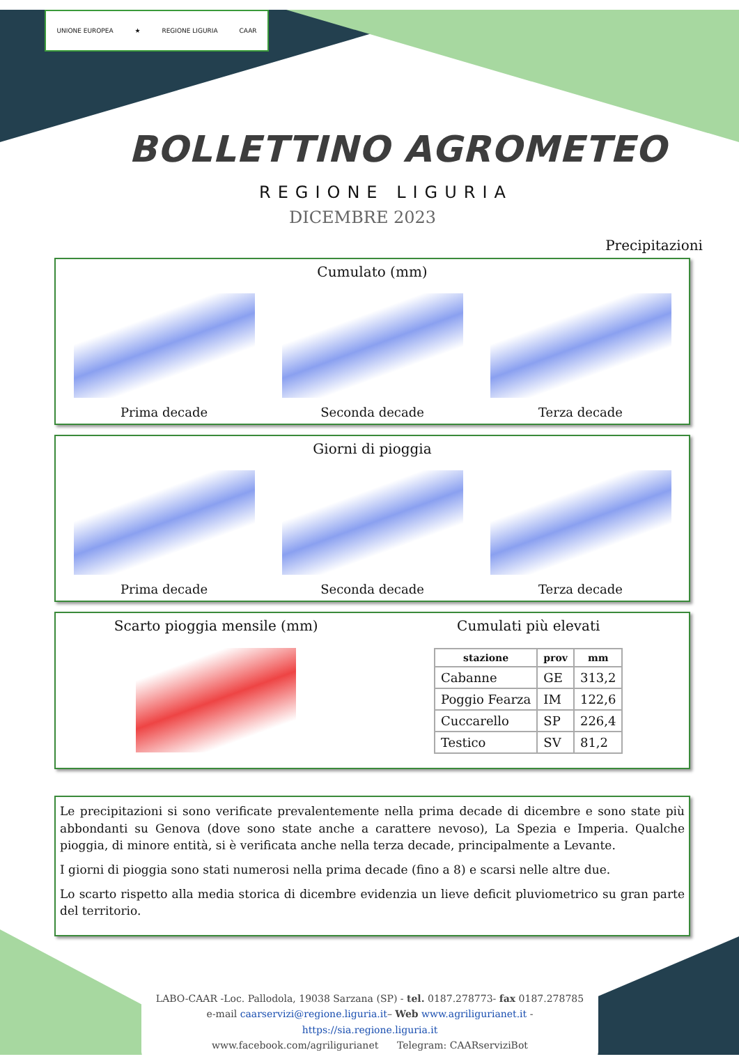UNIONE EUROPEA ★ REGIONE LIGURIA CAAR
BOLLETTINO AGROMETEO
REGIONE LIGURIA
DICEMBRE 2023
Precipitazioni
Cumulato (mm)
Prima decade
Seconda decade
Terza decade
Giorni di pioggia
Prima decade
Seconda decade
Terza decade
Scarto pioggia mensile (mm) Cumulati più elevati
| stazione | prov | mm |
| --- | --- | --- |
| Cabanne | GE | 313,2 |
| Poggio Fearza | IM | 122,6 |
| Cuccarello | SP | 226,4 |
| Testico | SV | 81,2 |
Le precipitazioni si sono verificate prevalentemente nella prima decade di dicembre e sono state più abbondanti su Genova (dove sono state anche a carattere nevoso), La Spezia e Imperia. Qualche pioggia, di minore entità, si è verificata anche nella terza decade, principalmente a Levante.
I giorni di pioggia sono stati numerosi nella prima decade (fino a 8) e scarsi nelle altre due.
Lo scarto rispetto alla media storica di dicembre evidenzia un lieve deficit pluviometrico su gran parte del territorio.
LABO-CAAR -Loc. Pallodola, 19038 Sarzana (SP) - tel. 0187.278773- fax 0187.278785
e-mail caarservizi@regione.liguria.it– Web www.agriligurianet.it - https://sia.regione.liguria.it
www.facebook.com/agriligurianet Telegram: CAARserviziBot